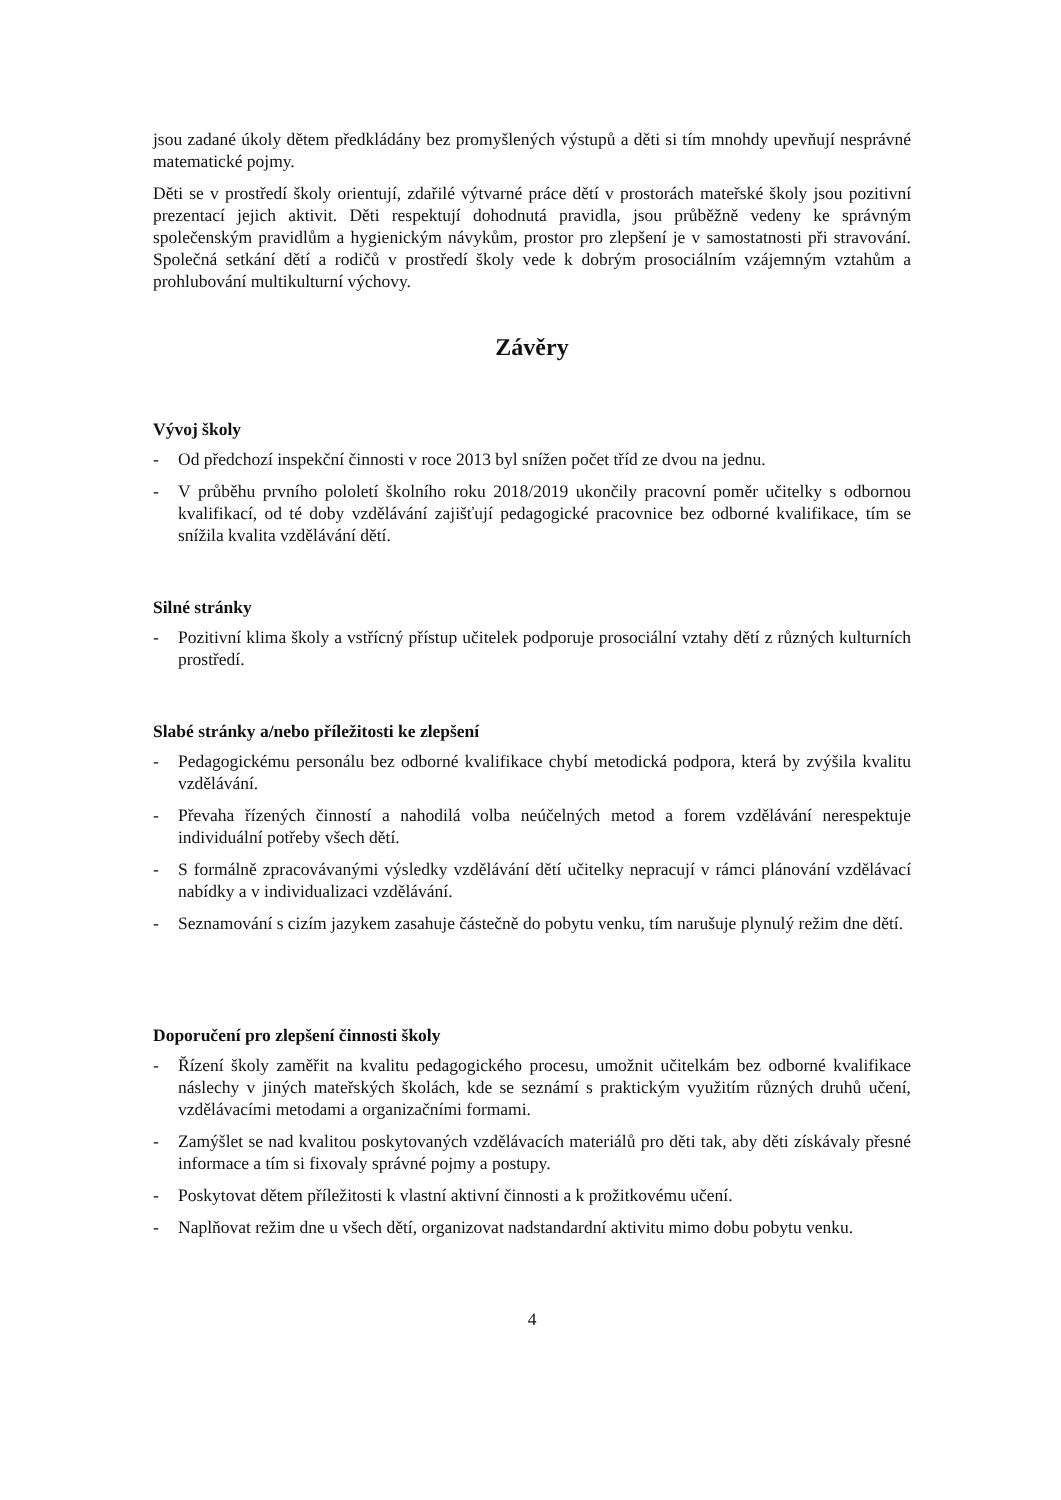jsou zadané úkoly dětem předkládány bez promyšlených výstupů a děti si tím mnohdy upevňují nesprávné matematické pojmy.
Děti se v prostředí školy orientují, zdařilé výtvarné práce dětí v prostorách mateřské školy jsou pozitivní prezentací jejich aktivit. Děti respektují dohodnutá pravidla, jsou průběžně vedeny ke správným společenským pravidlům a hygienickým návykům, prostor pro zlepšení je v samostatnosti při stravování. Společná setkání dětí a rodičů v prostředí školy vede k dobrým prosociálním vzájemným vztahům a prohlubování multikulturní výchovy.
Závěry
Vývoj školy
- Od předchozí inspekční činnosti v roce 2013 byl snížen počet tříd ze dvou na jednu.
- V průběhu prvního pololetí školního roku 2018/2019 ukončily pracovní poměr učitelky s odbornou kvalifikací, od té doby vzdělávání zajišťují pedagogické pracovnice bez odborné kvalifikace, tím se snížila kvalita vzdělávání dětí.
Silné stránky
- Pozitivní klima školy a vstřícný přístup učitelek podporuje prosociální vztahy dětí z různých kulturních prostředí.
Slabé stránky a/nebo příležitosti ke zlepšení
- Pedagogickému personálu bez odborné kvalifikace chybí metodická podpora, která by zvýšila kvalitu vzdělávání.
- Převaha řízených činností a nahodilá volba neúčelných metod a forem vzdělávání nerespektuje individuální potřeby všech dětí.
- S formálně zpracovávanými výsledky vzdělávání dětí učitelky nepracují v rámci plánování vzdělávací nabídky a v individualizaci vzdělávání.
- Seznamování s cizím jazykem zasahuje částečně do pobytu venku, tím narušuje plynulý režim dne dětí.
Doporučení pro zlepšení činnosti školy
- Řízení školy zaměřit na kvalitu pedagogického procesu, umožnit učitelkám bez odborné kvalifikace náslechy v jiných mateřských školách, kde se seznámí s praktickým využitím různých druhů učení, vzdělávacími metodami a organizačními formami.
- Zamýšlet se nad kvalitou poskytovaných vzdělávacích materiálů pro děti tak, aby děti získávaly přesné informace a tím si fixovaly správné pojmy a postupy.
- Poskytovat dětem příležitosti k vlastní aktivní činnosti a k prožitkovému učení.
- Naplňovat režim dne u všech dětí, organizovat nadstandardní aktivitu mimo dobu pobytu venku.
4